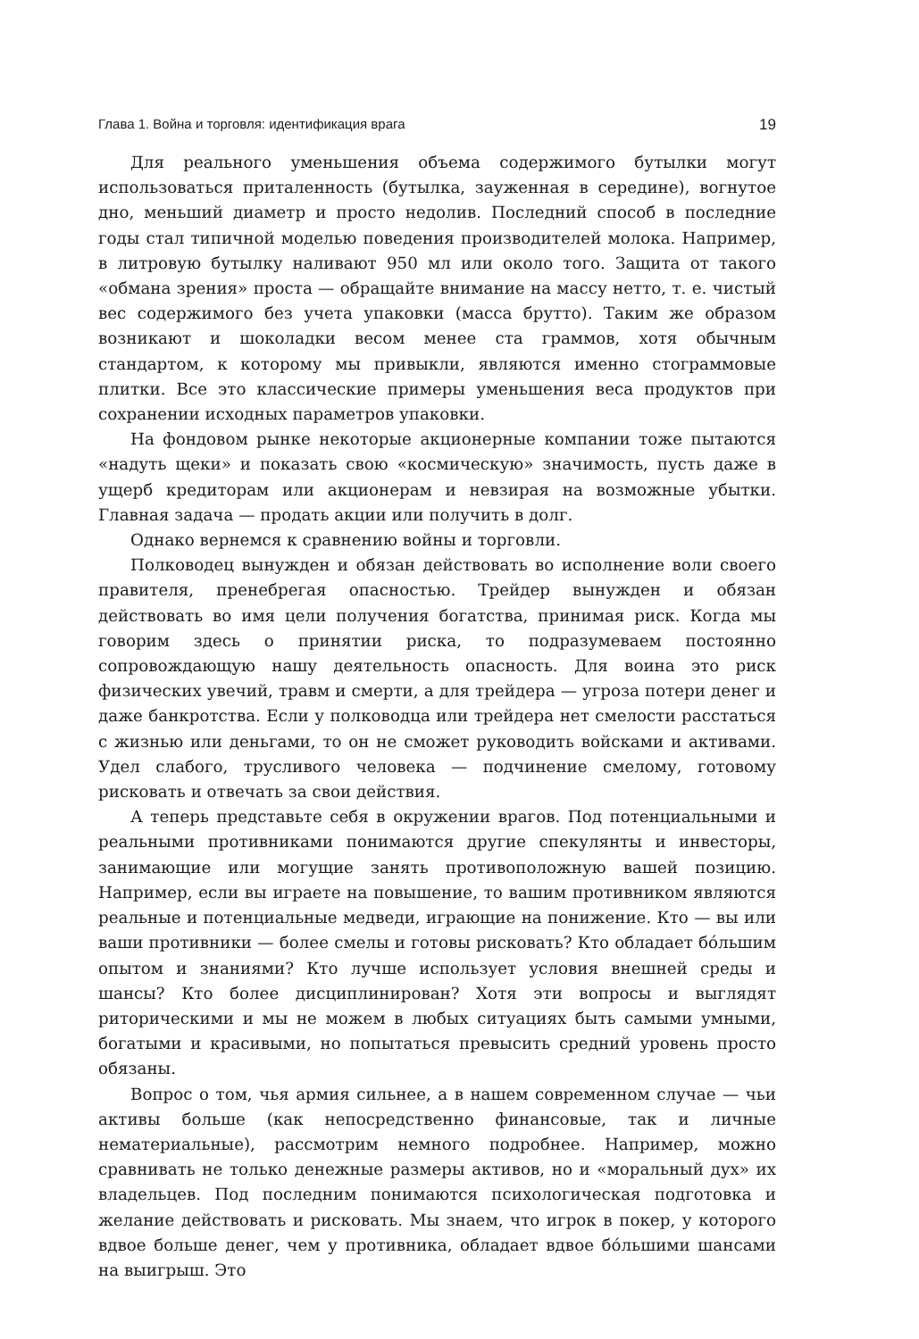Глава 1. Война и торговля: идентификация врага 19
Для реального уменьшения объема содержимого бутылки могут использоваться приталенность (бутылка, зауженная в середине), вогнутое дно, меньший диаметр и просто недолив. Последний способ в последние годы стал типичной моделью поведения производителей молока. Например, в литровую бутылку наливают 950 мл или около того. Защита от такого «обмана зрения» проста — обращайте внимание на массу нетто, т. е. чистый вес содержимого без учета упаковки (масса брутто). Таким же образом возникают и шоколадки весом менее ста граммов, хотя обычным стандартом, к которому мы привыкли, являются именно стограммовые плитки. Все это классические примеры уменьшения веса продуктов при сохранении исходных параметров упаковки.
На фондовом рынке некоторые акционерные компании тоже пытаются «надуть щеки» и показать свою «космическую» значимость, пусть даже в ущерб кредиторам или акционерам и невзирая на возможные убытки. Главная задача — продать акции или получить в долг.
Однако вернемся к сравнению войны и торговли.
Полководец вынужден и обязан действовать во исполнение воли своего правителя, пренебрегая опасностью. Трейдер вынужден и обязан действовать во имя цели получения богатства, принимая риск. Когда мы говорим здесь о принятии риска, то подразумеваем постоянно сопровождающую нашу деятельность опасность. Для воина это риск физических увечий, травм и смерти, а для трейдера — угроза потери денег и даже банкротства. Если у полководца или трейдера нет смелости расстаться с жизнью или деньгами, то он не сможет руководить войсками и активами. Удел слабого, трусливого человека — подчинение смелому, готовому рисковать и отвечать за свои действия.
А теперь представьте себя в окружении врагов. Под потенциальными и реальными противниками понимаются другие спекулянты и инвесторы, занимающие или могущие занять противоположную вашей позицию. Например, если вы играете на повышение, то вашим противником являются реальные и потенциальные медведи, играющие на понижение. Кто — вы или ваши противники — более смелы и готовы рисковать? Кто обладает бóльшим опытом и знаниями? Кто лучше использует условия внешней среды и шансы? Кто более дисциплинирован? Хотя эти вопросы и выглядят риторическими и мы не можем в любых ситуациях быть самыми умными, богатыми и красивыми, но попытаться превысить средний уровень просто обязаны.
Вопрос о том, чья армия сильнее, а в нашем современном случае — чьи активы больше (как непосредственно финансовые, так и личные нематериальные), рассмотрим немного подробнее. Например, можно сравнивать не только денежные размеры активов, но и «моральный дух» их владельцев. Под последним понимаются психологическая подготовка и желание действовать и рисковать. Мы знаем, что игрок в покер, у которого вдвое больше денег, чем у противника, обладает вдвое бóльшими шансами на выигрыш. Это